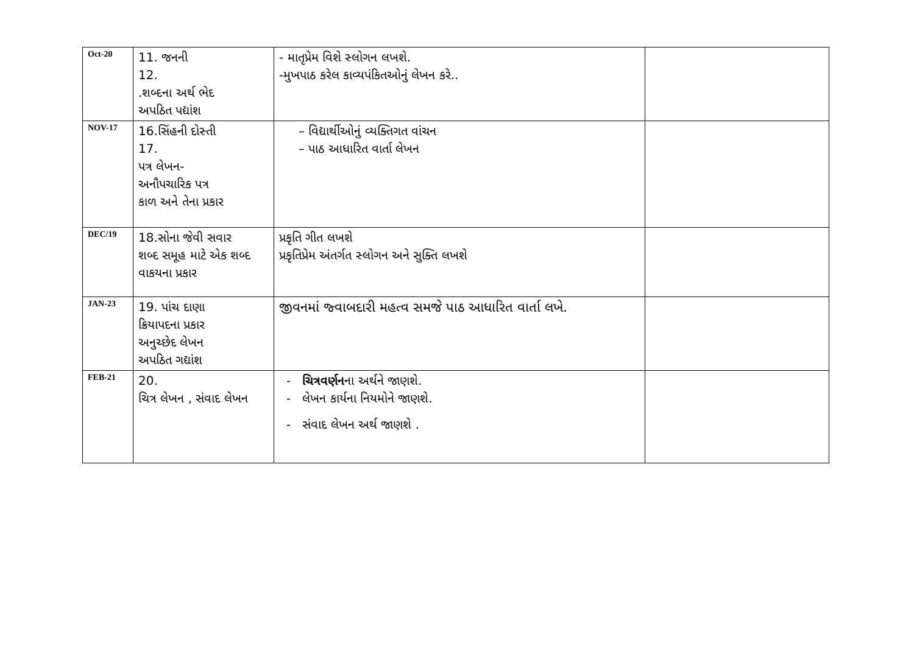| Oct-20 | 11. જનની 12. .શબ્દના અર્થ ભેદ અપઠિત પદ્યાંશ | - માતૃપ્રેમ વિશે સ્લોગન લખશે. -મુખપાઠ કરેલ કાવ્યપંકિતઓનું લેખન કરે.. | |
| NOV-17 | 16.સિંહની દોસ્તી 17. પત્ર લેખન- અનૌપચારિક પત્ર કાળ અને તેના પ્રકાર | – વિદ્યાર્થીઓનું વ્યક્તિગત વાંચન – પાઠ આધારિત વાર્તા લેખન | |
| DEC/19 | 18.સોના જેવી સવાર શબ્દ સમૂહ માટે એક શબ્દ વાકયના પ્રકાર | પ્રકૃતિ ગીત લખશે પ્રકૃતિપ્રેમ અંતર્ગત સ્લોગન અને સુક્તિ લખશે | |
| JAN-23 | 19. પાંચ દાણા ક્રિયાપદના પ્રકાર અનુચ્છેદ લેખન અપઠિત ગદ્યાંશ | જીવનમાં જ્વાબદારી મહત્વ સમજે પાઠ આધારિત વાર્તા લખે. | |
| FEB-21 | 20. ચિત્ર લેખન , સંવાદ લેખન | - ચિત્રવર્ણન ના અર્થને જાણશે. - લેખન કાર્યના નિયમોને જાણશે. - સંવાદ લેખન અર્થ જાણશે . | |